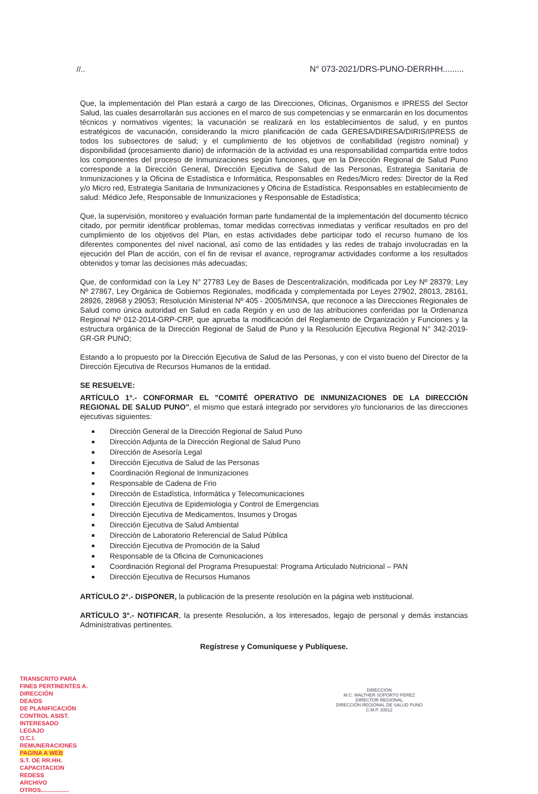//.. N° 073-2021/DRS-PUNO-DERRHH.........
Que, la implementación del Plan estará a cargo de las Direcciones, Oficinas, Organismos e IPRESS del Sector Salud, las cuales desarrollarán sus acciones en el marco de sus competencias y se enmarcarán en los documentos técnicos y normativos vigentes; la vacunación se realizará en los establecimientos de salud, y en puntos estratégicos de vacunación, considerando la micro planificación de cada GERESA/DIRESA/DIRIS/IPRESS de todos los subsectores de salud; y el cumplimiento de los objetivos de confiabilidad (registro nominal) y disponibilidad (procesamiento diario) de información de la actividad es una responsabilidad compartida entre todos los componentes del proceso de Inmunizaciones según funciones, que en la Dirección Regional de Salud Puno corresponde a la Dirección General, Dirección Ejecutiva de Salud de las Personas, Estrategia Sanitaria de Inmunizaciones y la Oficina de Estadística e Informática, Responsables en Redes/Micro redes: Director de la Red y/o Micro red, Estrategia Sanitaria de Inmunizaciones y Oficina de Estadística. Responsables en establecimiento de salud: Médico Jefe, Responsable de Inmunizaciones y Responsable de Estadística;
Que, la supervisión, monitoreo y evaluación forman parte fundamental de la implementación del documento técnico citado, por permitir identificar problemas, tomar medidas correctivas inmediatas y verificar resultados en pro del cumplimiento de los objetivos del Plan, en estas actividades debe participar todo el recurso humano de los diferentes componentes del nivel nacional, así como de las entidades y las redes de trabajo involucradas en la ejecución del Plan de acción, con el fin de revisar el avance, reprogramar actividades conforme a los resultados obtenidos y tomar las decisiones más adecuadas;
Que, de conformidad con la Ley N° 27783 Ley de Bases de Descentralización, modificada por Ley Nº 28379; Ley Nº 27867, Ley Orgánica de Gobiernos Regionales, modificada y complementada por Leyes 27902, 28013, 28161, 28926, 28968 y 29053; Resolución Ministerial Nº 405 - 2005/MINSA, que reconoce a las Direcciones Regionales de Salud como única autoridad en Salud en cada Región y en uso de las atribuciones conferidas por la Ordenanza Regional Nº 012-2014-GRP-CRP, que aprueba la modificación del Reglamento de Organización y Funciones y la estructura orgánica de la Dirección Regional de Salud de Puno y la Resolución Ejecutiva Regional N° 342-2019-GR-GR PUNO;
Estando a lo propuesto por la Dirección Ejecutiva de Salud de las Personas, y con el visto bueno del Director de la Dirección Ejecutiva de Recursos Humanos de la entidad.
SE RESUELVE:
ARTÍCULO 1°.- CONFORMAR EL "COMITÉ OPERATIVO DE INMUNIZACIONES DE LA DIRECCIÓN REGIONAL DE SALUD PUNO", el mismo que estará integrado por servidores y/o funcionarios de las direcciones ejecutivas siguientes:
Dirección General de la Dirección Regional de Salud Puno
Dirección Adjunta de la Dirección Regional de Salud Puno
Dirección de Asesoría Legal
Dirección Ejecutiva de Salud de las Personas
Coordinación Regional de Inmunizaciones
Responsable de Cadena de Frio
Dirección de Estadística, Informática y Telecomunicaciones
Dirección Ejecutiva de Epidemiologia y Control de Emergencias
Dirección Ejecutiva de Medicamentos, Insumos y Drogas
Dirección Ejecutiva de Salud Ambiental
Dirección de Laboratorio Referencial de Salud Pública
Dirección Ejecutiva de Promoción de la Salud
Responsable de la Oficina de Comunicaciones
Coordinación Regional del Programa Presupuestal: Programa Articulado Nutricional – PAN
Dirección Ejecutiva de Recursos Humanos
ARTÍCULO 2°.- DISPONER, la publicación de la presente resolución en la página web institucional.
ARTÍCULO 3°.- NOTIFICAR, la presente Resolución, a los interesados, legajo de personal y demás instancias Administrativas pertinentes.
Regístrese y Comuníquese y Publíquese.
TRANSCRITO PARA
FINES PERTINENTES A.
DIRECCIÓN
DEA/DS
DE PLANIFICACIÓN
CONTROL ASIST.
INTERESADO
LEGAJO
O.C.I.
REMUNERACIONES
PAGINA A WEB
S.T. OE RR.HH.
CAPACITACION
REDESS
ARCHIVO
OTROS.................
DIRECCIÓN
M.C. WALTHER SOPORTO PEREZ
DIRECTOR REGIONAL
DIRECCIÓN REGIONAL DE SALUD PUNO
C.M.P. 33512